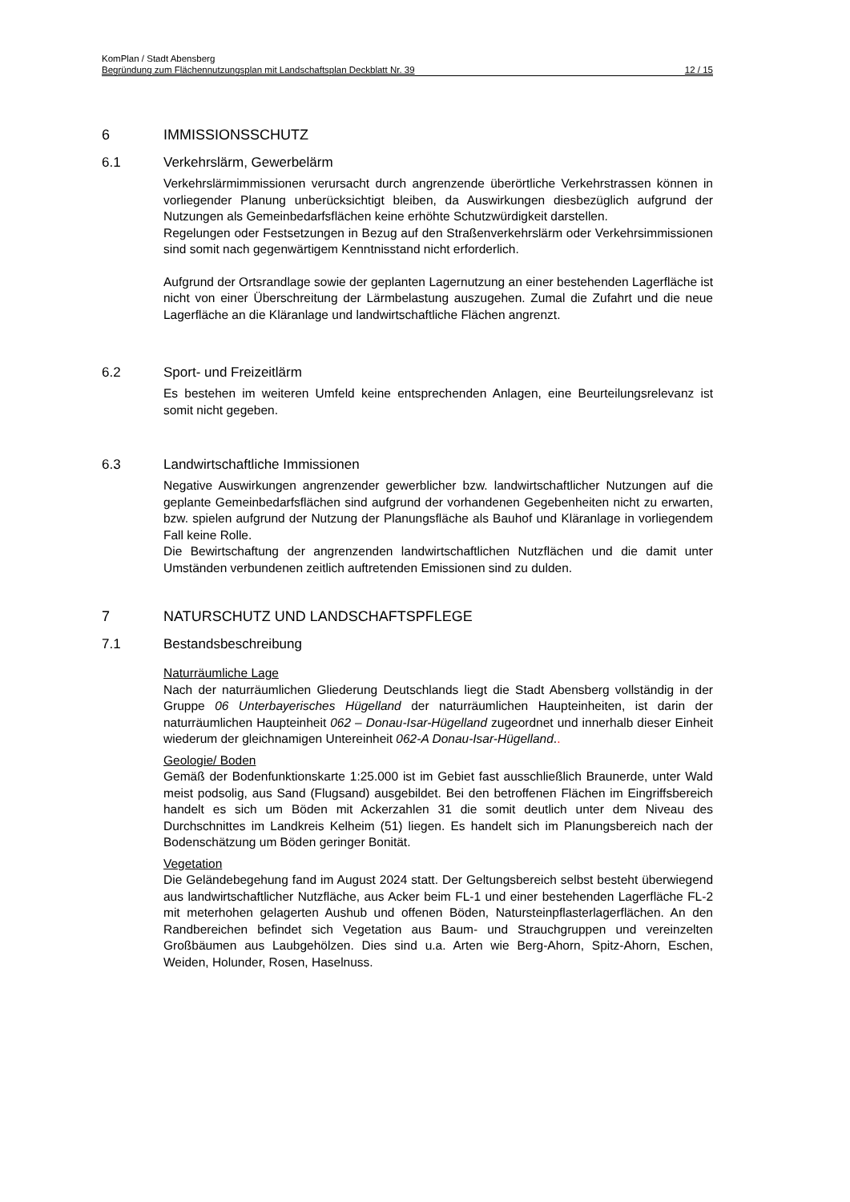KomPlan / Stadt Abensberg
Begründung zum Flächennutzungsplan mit Landschaftsplan Deckblatt Nr. 39 12 / 15
6 IMMISSIONSSCHUTZ
6.1 Verkehrslärm, Gewerbelärm
Verkehrslärmimmissionen verursacht durch angrenzende überörtliche Verkehrstrassen können in vorliegender Planung unberücksichtigt bleiben, da Auswirkungen diesbezüglich aufgrund der Nutzungen als Gemeinbedarfsflächen keine erhöhte Schutzwürdigkeit darstellen.
Regelungen oder Festsetzungen in Bezug auf den Straßenverkehrslärm oder Verkehrsimmissionen sind somit nach gegenwärtigem Kenntnisstand nicht erforderlich.
Aufgrund der Ortsrandlage sowie der geplanten Lagernutzung an einer bestehenden Lagerfläche ist nicht von einer Überschreitung der Lärmbelastung auszugehen. Zumal die Zufahrt und die neue Lagerfläche an die Kläranlage und landwirtschaftliche Flächen angrenzt.
6.2 Sport- und Freizeitlärm
Es bestehen im weiteren Umfeld keine entsprechenden Anlagen, eine Beurteilungsrelevanz ist somit nicht gegeben.
6.3 Landwirtschaftliche Immissionen
Negative Auswirkungen angrenzender gewerblicher bzw. landwirtschaftlicher Nutzungen auf die geplante Gemeinbedarfsflächen sind aufgrund der vorhandenen Gegebenheiten nicht zu erwarten, bzw. spielen aufgrund der Nutzung der Planungsfläche als Bauhof und Kläranlage in vorliegendem Fall keine Rolle.
Die Bewirtschaftung der angrenzenden landwirtschaftlichen Nutzflächen und die damit unter Umständen verbundenen zeitlich auftretenden Emissionen sind zu dulden.
7 NATURSCHUTZ UND LANDSCHAFTSPFLEGE
7.1 Bestandsbeschreibung
Naturräumliche Lage
Nach der naturräumlichen Gliederung Deutschlands liegt die Stadt Abensberg vollständig in der Gruppe 06 Unterbayerisches Hügelland der naturräumlichen Haupteinheiten, ist darin der naturräumlichen Haupteinheit 062 – Donau-Isar-Hügelland zugeordnet und innerhalb dieser Einheit wiederum der gleichnamigen Untereinheit 062-A Donau-Isar-Hügelland..
Geologie/ Boden
Gemäß der Bodenfunktionskarte 1:25.000 ist im Gebiet fast ausschließlich Braunerde, unter Wald meist podsolig, aus Sand (Flugsand) ausgebildet. Bei den betroffenen Flächen im Eingriffsbereich handelt es sich um Böden mit Ackerzahlen 31 die somit deutlich unter dem Niveau des Durchschnittes im Landkreis Kelheim (51) liegen. Es handelt sich im Planungsbereich nach der Bodenschätzung um Böden geringer Bonität.
Vegetation
Die Geländebegehung fand im August 2024 statt. Der Geltungsbereich selbst besteht überwiegend aus landwirtschaftlicher Nutzfläche, aus Acker beim FL-1 und einer bestehenden Lagerfläche FL-2 mit meterhohen gelagerten Aushub und offenen Böden, Natursteinpflasterlagerflächen. An den Randbereichen befindet sich Vegetation aus Baum- und Strauchgruppen und vereinzelten Großbäumen aus Laubgehölzen. Dies sind u.a. Arten wie Berg-Ahorn, Spitz-Ahorn, Eschen, Weiden, Holunder, Rosen, Haselnuss.